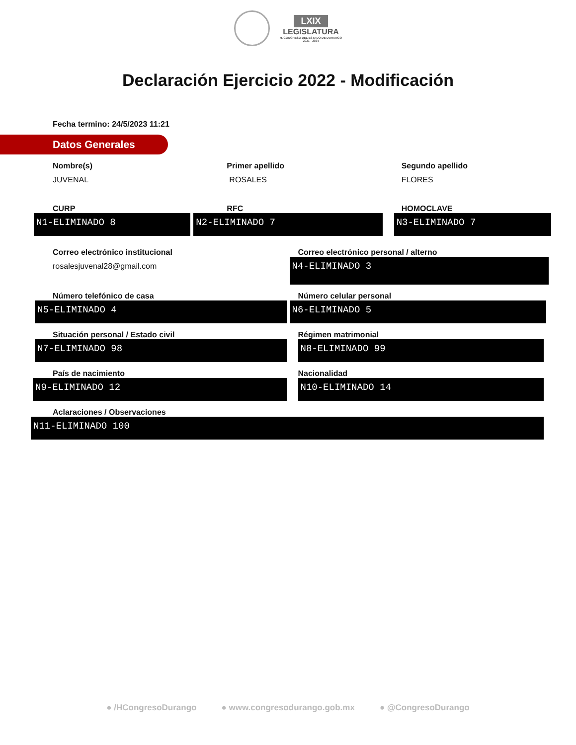LXIX
LEGISLATURA
H. CONGRESO DEL ESTADO DE DURANGO
2021 - 2024
Declaración Ejercicio 2022 - Modificación
Fecha termino: 24/5/2023 11:21
Datos Generales
Nombre(s)
JUVENAL
Primer apellido
ROSALES
Segundo apellido
FLORES
CURP
N1-ELIMINADO 8
RFC
N2-ELIMINADO 7
HOMOCLAVE
N3-ELIMINADO 7
Correo electrónico institucional
rosalesjuvenal28@gmail.com
Correo electrónico personal / alterno
N4-ELIMINADO 3
Número telefónico de casa
N5-ELIMINADO 4
Número celular personal
N6-ELIMINADO 5
Situación personal / Estado civil
N7-ELIMINADO 98
Régimen matrimonial
N8-ELIMINADO 99
País de nacimiento
N9-ELIMINADO 12
Nacionalidad
N10-ELIMINADO 14
Aclaraciones / Observaciones
N11-ELIMINADO 100
● /HCongresoDurango ● www.congresodurango.gob.mx ● @CongresoDurango